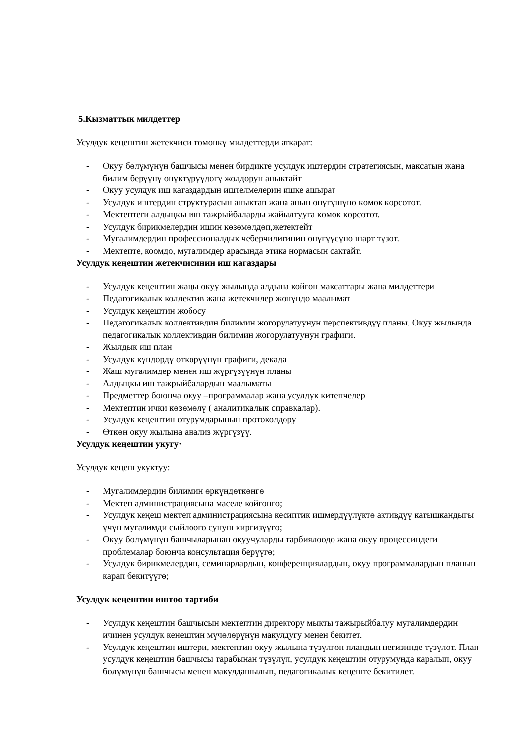5.Кызматтык милдеттер
Усулдук кеңештин жетекчиси төмөнкү милдеттерди аткарат:
- Окуу бөлүмүнүн башчысы менен бирдикте усулдук иштердин стратегиясын, максатын жана билим берүүнү өнүктүрүүдөгү жолдорун аныктайт
- Окуу усулдук иш кагаздардын иштелмелерин ишке ашырат
- Усулдук иштердин структурасын аныктап жана анын өнүгүшүнө көмөк көрсөтөт.
- Мектептеги алдыңкы иш тажрыйбаларды жайылтууга көмөк көрсөтөт.
- Усулдук бирикмелердин ишин көзөмөлдөп,жетектейт
- Мугалимдердин профессионалдык чеберчилигинин өнүгүүсүнө шарт түзөт.
- Мектепте, коомдо, мугалимдер арасында этика нормасын сактайт.
Усулдук кеңештин жетекчисинин иш кагаздары
- Усулдук кеңештин жаңы окуу жылында алдына койгон максаттары жана милдеттери
- Педагогикалык коллектив жана жетекчилер жөнүндө маалымат
- Усулдук кеңештин жобосу
- Педагогикалык коллективдин билимин жогорулатуунун перспективдүү планы. Окуу жылында педагогикалык коллективдин билимин жогорулатуунун графиги.
- Жылдык иш план
- Усулдук күндөрдү өткөрүүнүн графиги, декада
- Жаш мугалимдер менен иш жүргүзүүнүн планы
- Алдыңкы иш тажрыйбалардын маалыматы
- Предметтер боюнча окуу –программалар жана усулдук китепчелер
- Мектептин ички көзөмөлү ( аналитикалык справкалар).
- Усулдук кеңештин отурумдарынын протоколдору
- Өткөн окуу жылына анализ жүргүзүү.
Усулдук кеңештин укугу·
Усулдук кеңеш укуктуу:
- Мугалимдердин билимин өркүндөткөнгө
- Мектеп администрациясына маселе койгонго;
- Усулдук кеңеш мектеп администрациясына кесиптик ишмердүүлүктө активдүү катышкандыгы үчүн мугалимди сыйлоого сунуш киргизүүгө;
- Окуу бөлүмүнүн башчыларынан окуучуларды тарбиялоодо жана окуу процессиндеги проблемалар боюнча консультация берүүгө;
- Усулдук бирикмелердин, семинарлардын, конференциялардын, окуу программалардын планын карап бекитүүгө;
Усулдук кеңештин иштөө тартиби
- Усулдук кеңештин башчысын мектептин директору мыкты тажырыйбалуу мугалимдердин ичинен усулдук кенештин мүчөлөрүнүн макулдугу менен бекитет.
- Усулдук кеңештин иштери, мектептин окуу жылына түзүлгөн пландын негизинде түзүлөт. План усулдук кеңештин башчысы тарабынан түзүлүп, усулдук кеңештин отурумунда каралып, окуу бөлүмүнүн башчысы менен макулдашылып, педагогикалык кеңеште бекитилет.